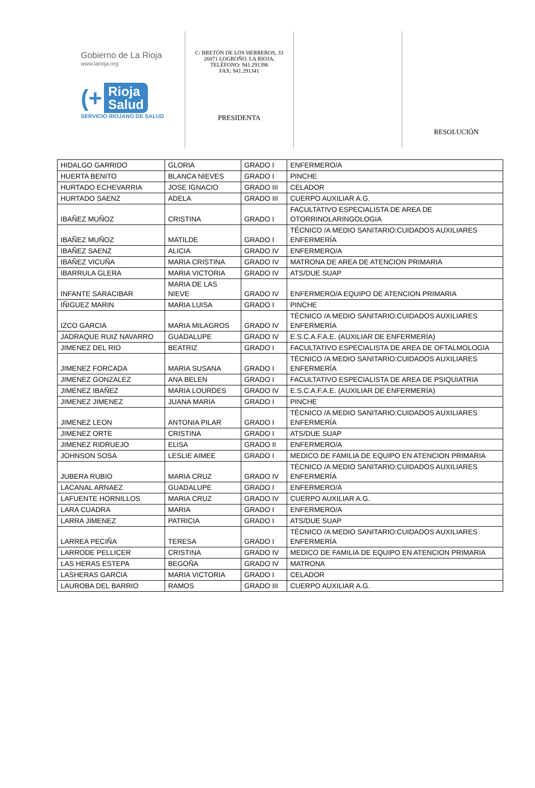Gobierno de La Rioja
www.larioja.org
(+ Rioja
Salud
SERVICIO RIOJANO DE SALUD
C/ BRETÓN DE LOS HERREROS, 33
26071 LOGROÑO. LA RIOJA.
TELÉFONO: 941.291396
FAX: 941.291341
PRESIDENTA
RESOLUCIÓN
| HIDALGO GARRIDO | GLORIA | GRADO I | ENFERMERO/A |
| HUERTA BENITO | BLANCA NIEVES | GRADO I | PINCHE |
| HURTADO ECHEVARRIA | JOSE IGNACIO | GRADO III | CELADOR |
| HURTADO SAENZ | ADELA | GRADO III | CUERPO AUXILIAR A.G. |
| IBAÑEZ MUÑOZ | CRISTINA | GRADO I | FACULTATIVO ESPECIALISTA DE AREA DE OTORRINOLARINGOLOGIA |
| IBAÑEZ MUÑOZ | MATILDE | GRADO I | TÉCNICO /A MEDIO SANITARIO:CUIDADOS AUXILIARES ENFERMERÍA |
| IBAÑEZ SAENZ | ALICIA | GRADO IV | ENFERMERO/A |
| IBAÑEZ VICUÑA | MARIA CRISTINA | GRADO IV | MATRONA DE AREA DE ATENCION PRIMARIA |
| IBARRULA GLERA | MARIA VICTORIA | GRADO IV | ATS/DUE SUAP |
| INFANTE SARACIBAR | MARIA DE LAS NIEVE | GRADO IV | ENFERMERO/A EQUIPO DE ATENCION PRIMARIA |
| IÑIGUEZ MARIN | MARIA LUISA | GRADO I | PINCHE |
| IZCO GARCIA | MARIA MILAGROS | GRADO IV | TÉCNICO /A MEDIO SANITARIO:CUIDADOS AUXILIARES ENFERMERÍA |
| JADRAQUE RUIZ NAVARRO | GUADALUPE | GRADO IV | E.S.C.A.F.A.E. (AUXILIAR DE ENFERMERÍA) |
| JIMENEZ DEL RIO | BEATRIZ | GRADO I | FACULTATIVO ESPECIALISTA DE AREA DE OFTALMOLOGIA |
| JIMENEZ FORCADA | MARIA SUSANA | GRADO I | TÉCNICO /A MEDIO SANITARIO:CUIDADOS AUXILIARES ENFERMERÍA |
| JIMENEZ GONZALEZ | ANA BELEN | GRADO I | FACULTATIVO ESPECIALISTA DE AREA DE PSIQUIATRIA |
| JIMENEZ IBAÑEZ | MARIA LOURDES | GRADO IV | E.S.C.A.F.A.E. (AUXILIAR DE ENFERMERÍA) |
| JIMENEZ JIMENEZ | JUANA MARIA | GRADO I | PINCHE |
| JIMENEZ LEON | ANTONIA PILAR | GRADO I | TÉCNICO /A MEDIO SANITARIO:CUIDADOS AUXILIARES ENFERMERÍA |
| JIMENEZ ORTE | CRISTINA | GRADO I | ATS/DUE SUAP |
| JIMENEZ RIDRUEJO | ELISA | GRADO II | ENFERMERO/A |
| JOHNSON SOSA | LESLIE AIMEE | GRADO I | MEDICO DE FAMILIA DE EQUIPO EN ATENCION PRIMARIA |
| JUBERA RUBIO | MARIA CRUZ | GRADO IV | TÉCNICO /A MEDIO SANITARIO:CUIDADOS AUXILIARES ENFERMERÍA |
| LACANAL ARNAEZ | GUADALUPE | GRADO I | ENFERMERO/A |
| LAFUENTE HORNILLOS | MARIA CRUZ | GRADO IV | CUERPO AUXILIAR A.G. |
| LARA CUADRA | MARIA | GRADO I | ENFERMERO/A |
| LARRA JIMENEZ | PATRICIA | GRADO I | ATS/DUE SUAP |
| LARREA PECIÑA | TERESA | GRADO I | TÉCNICO /A MEDIO SANITARIO:CUIDADOS AUXILIARES ENFERMERÍA |
| LARRODE PELLICER | CRISTINA | GRADO IV | MEDICO DE FAMILIA DE EQUIPO EN ATENCION PRIMARIA |
| LAS HERAS ESTEPA | BEGOÑA | GRADO IV | MATRONA |
| LASHERAS GARCIA | MARIA VICTORIA | GRADO I | CELADOR |
| LAUROBA DEL BARRIO | RAMOS | GRADO III | CUERPO AUXILIAR A.G. |